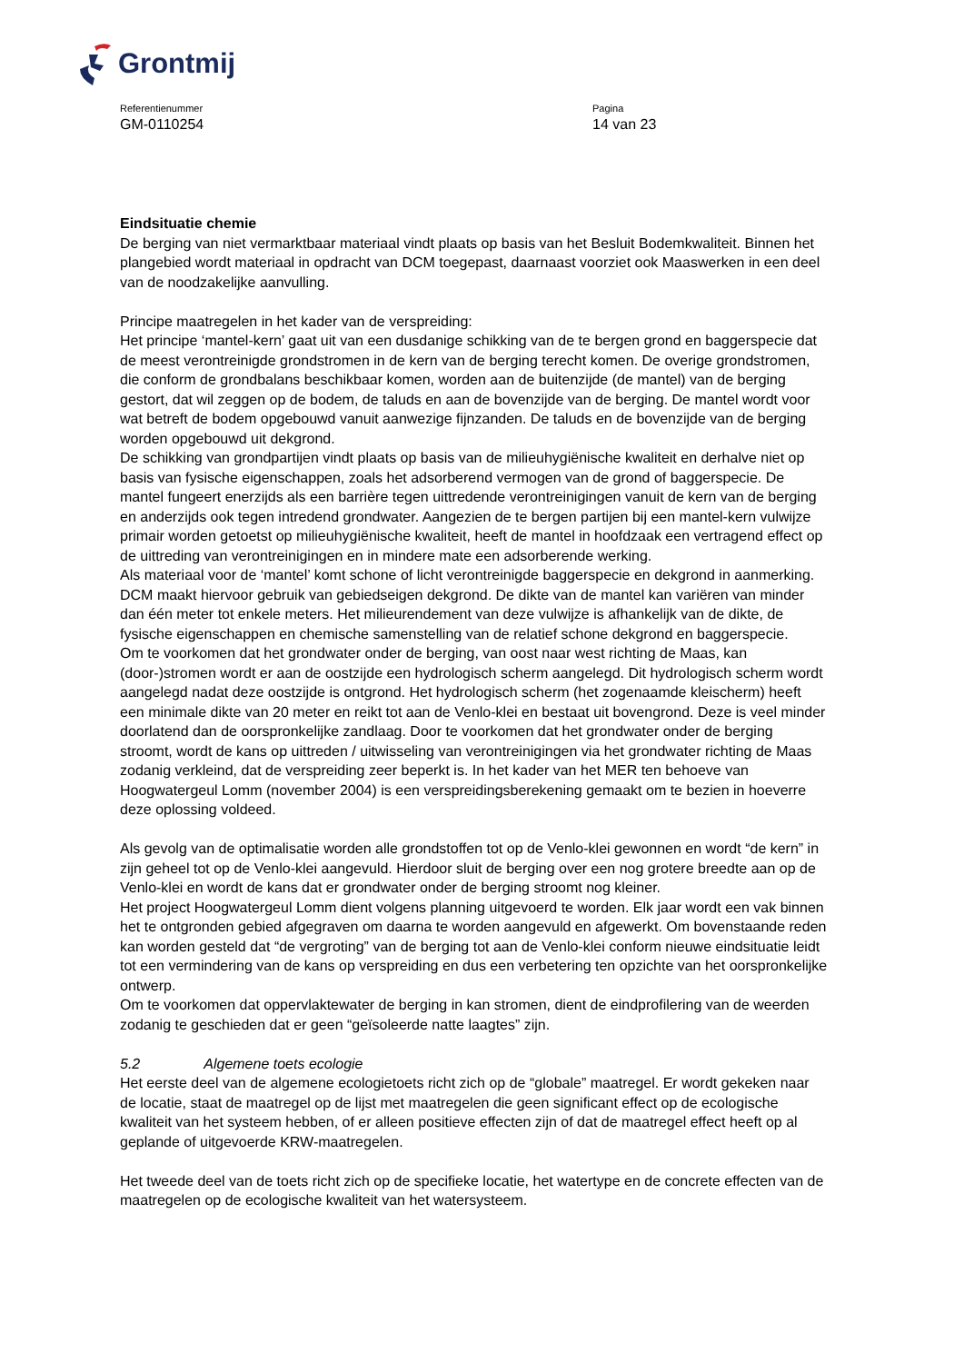Grontmij
Referentienummer
GM-0110254
Pagina
14 van 23
Eindsituatie chemie
De berging van niet vermarktbaar materiaal vindt plaats op basis van het Besluit Bodemkwaliteit. Binnen het plangebied wordt materiaal in opdracht van DCM toegepast, daarnaast voorziet ook Maaswerken in een deel van de noodzakelijke aanvulling.
Principe maatregelen in het kader van de verspreiding:
Het principe ‘mantel-kern’ gaat uit van een dusdanige schikking van de te bergen grond en baggerspecie dat de meest verontreinigde grondstromen in de kern van de berging terecht komen. De overige grondstromen, die conform de grondbalans beschikbaar komen, worden aan de buitenzijde (de mantel) van de berging gestort, dat wil zeggen op de bodem, de taluds en aan de bovenzijde van de berging. De mantel wordt voor wat betreft de bodem opgebouwd vanuit aanwezige fijnzanden. De taluds en de bovenzijde van de berging worden opgebouwd uit dekgrond.
De schikking van grondpartijen vindt plaats op basis van de milieuhygiënische kwaliteit en derhalve niet op basis van fysische eigenschappen, zoals het adsorberend vermogen van de grond of baggerspecie. De mantel fungeert enerzijds als een barrière tegen uittredende verontreinigingen vanuit de kern van de berging en anderzijds ook tegen intredend grondwater. Aangezien de te bergen partijen bij een mantel-kern vulwijze primair worden getoetst op milieuhygiënische kwaliteit, heeft de mantel in hoofdzaak een vertragend effect op de uittreding van verontreinigingen en in mindere mate een adsorberende werking.
Als materiaal voor de ‘mantel’ komt schone of licht verontreinigde baggerspecie en dekgrond in aanmerking. DCM maakt hiervoor gebruik van gebiedseigen dekgrond. De dikte van de mantel kan variëren van minder dan één meter tot enkele meters. Het milieurendement van deze vulwijze is afhankelijk van de dikte, de fysische eigenschappen en chemische samenstelling van de relatief schone dekgrond en baggerspecie.
Om te voorkomen dat het grondwater onder de berging, van oost naar west richting de Maas, kan (door-)stromen wordt er aan de oostzijde een hydrologisch scherm aangelegd. Dit hydrologisch scherm wordt aangelegd nadat deze oostzijde is ontgrond. Het hydrologisch scherm (het zogenaamde kleischerm) heeft een minimale dikte van 20 meter en reikt tot aan de Venlo-klei en bestaat uit bovengrond. Deze is veel minder doorlatend dan de oorspronkelijke zandlaag. Door te voorkomen dat het grondwater onder de berging stroomt, wordt de kans op uittreden / uitwisseling van verontreinigingen via het grondwater richting de Maas zodanig verkleind, dat de verspreiding zeer beperkt is. In het kader van het MER ten behoeve van Hoogwatergeul Lomm (november 2004) is een verspreidingsberekening gemaakt om te bezien in hoeverre deze oplossing voldeed.
Als gevolg van de optimalisatie worden alle grondstoffen tot op de Venlo-klei gewonnen en wordt “de kern” in zijn geheel tot op de Venlo-klei aangevuld. Hierdoor sluit de berging over een nog grotere breedte aan op de Venlo-klei en wordt de kans dat er grondwater onder de berging stroomt nog kleiner.
Het project Hoogwatergeul Lomm dient volgens planning uitgevoerd te worden. Elk jaar wordt een vak binnen het te ontgronden gebied afgegraven om daarna te worden aangevuld en afgewerkt. Om bovenstaande reden kan worden gesteld dat “de vergroting” van de berging tot aan de Venlo-klei conform nieuwe eindsituatie leidt tot een vermindering van de kans op verspreiding en dus een verbetering ten opzichte van het oorspronkelijke ontwerp.
Om te voorkomen dat oppervlaktewater de berging in kan stromen, dient de eindprofilering van de weerden zodanig te geschieden dat er geen “geïsoleerde natte laagtes” zijn.
5.2 Algemene toets ecologie
Het eerste deel van de algemene ecologietoets richt zich op de “globale” maatregel. Er wordt gekeken naar de locatie, staat de maatregel op de lijst met maatregelen die geen significant effect op de ecologische kwaliteit van het systeem hebben, of er alleen positieve effecten zijn of dat de maatregel effect heeft op al geplande of uitgevoerde KRW-maatregelen.
Het tweede deel van de toets richt zich op de specifieke locatie, het watertype en de concrete effecten van de maatregelen op de ecologische kwaliteit van het watersysteem.